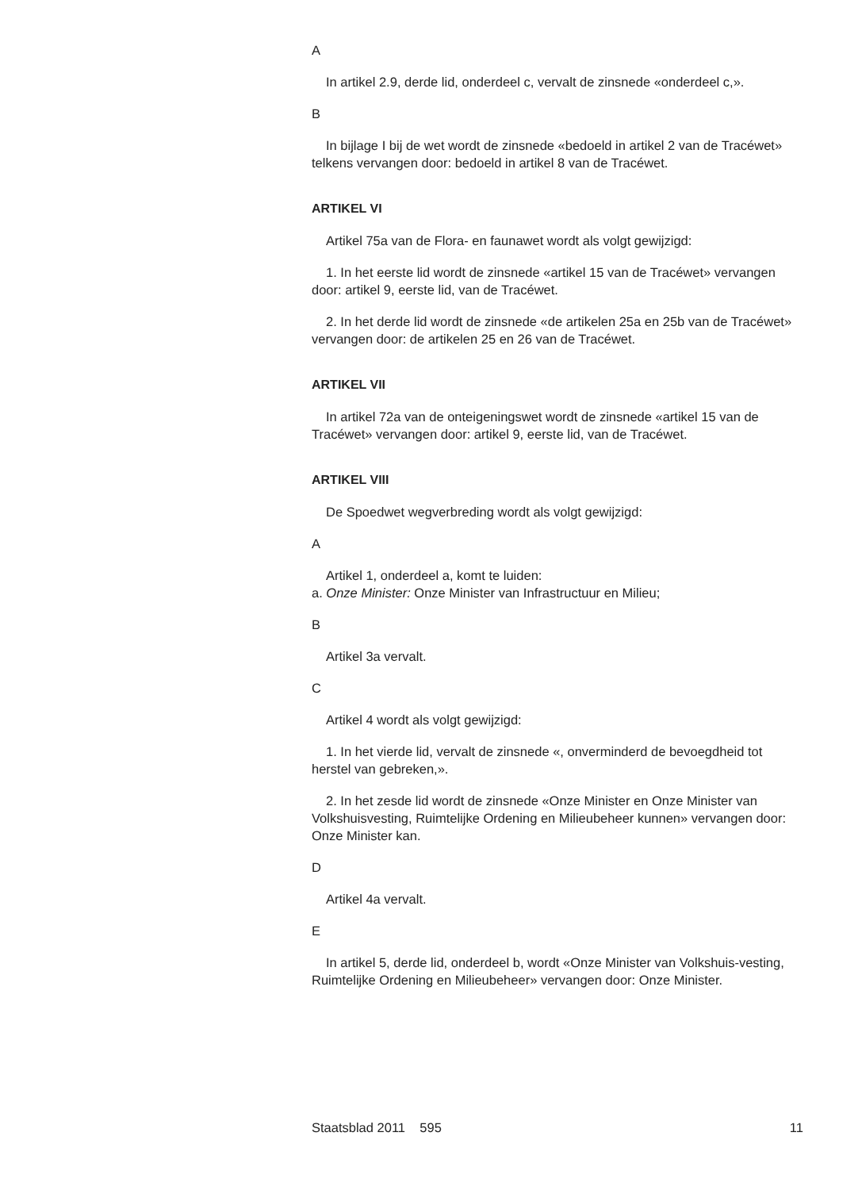A
In artikel 2.9, derde lid, onderdeel c, vervalt de zinsnede «onderdeel c,».
B
In bijlage I bij de wet wordt de zinsnede «bedoeld in artikel 2 van de Tracéwet» telkens vervangen door: bedoeld in artikel 8 van de Tracéwet.
ARTIKEL VI
Artikel 75a van de Flora- en faunawet wordt als volgt gewijzigd:
1. In het eerste lid wordt de zinsnede «artikel 15 van de Tracéwet» vervangen door: artikel 9, eerste lid, van de Tracéwet.
2. In het derde lid wordt de zinsnede «de artikelen 25a en 25b van de Tracéwet» vervangen door: de artikelen 25 en 26 van de Tracéwet.
ARTIKEL VII
In artikel 72a van de onteigeningswet wordt de zinsnede «artikel 15 van de Tracéwet» vervangen door: artikel 9, eerste lid, van de Tracéwet.
ARTIKEL VIII
De Spoedwet wegverbreding wordt als volgt gewijzigd:
A
Artikel 1, onderdeel a, komt te luiden:
a. Onze Minister: Onze Minister van Infrastructuur en Milieu;
B
Artikel 3a vervalt.
C
Artikel 4 wordt als volgt gewijzigd:
1. In het vierde lid, vervalt de zinsnede «, onverminderd de bevoegdheid tot herstel van gebreken,».
2. In het zesde lid wordt de zinsnede «Onze Minister en Onze Minister van Volkshuisvesting, Ruimtelijke Ordening en Milieubeheer kunnen» vervangen door: Onze Minister kan.
D
Artikel 4a vervalt.
E
In artikel 5, derde lid, onderdeel b, wordt «Onze Minister van Volkshuis-vesting, Ruimtelijke Ordening en Milieubeheer» vervangen door: Onze Minister.
Staatsblad 2011 595 11